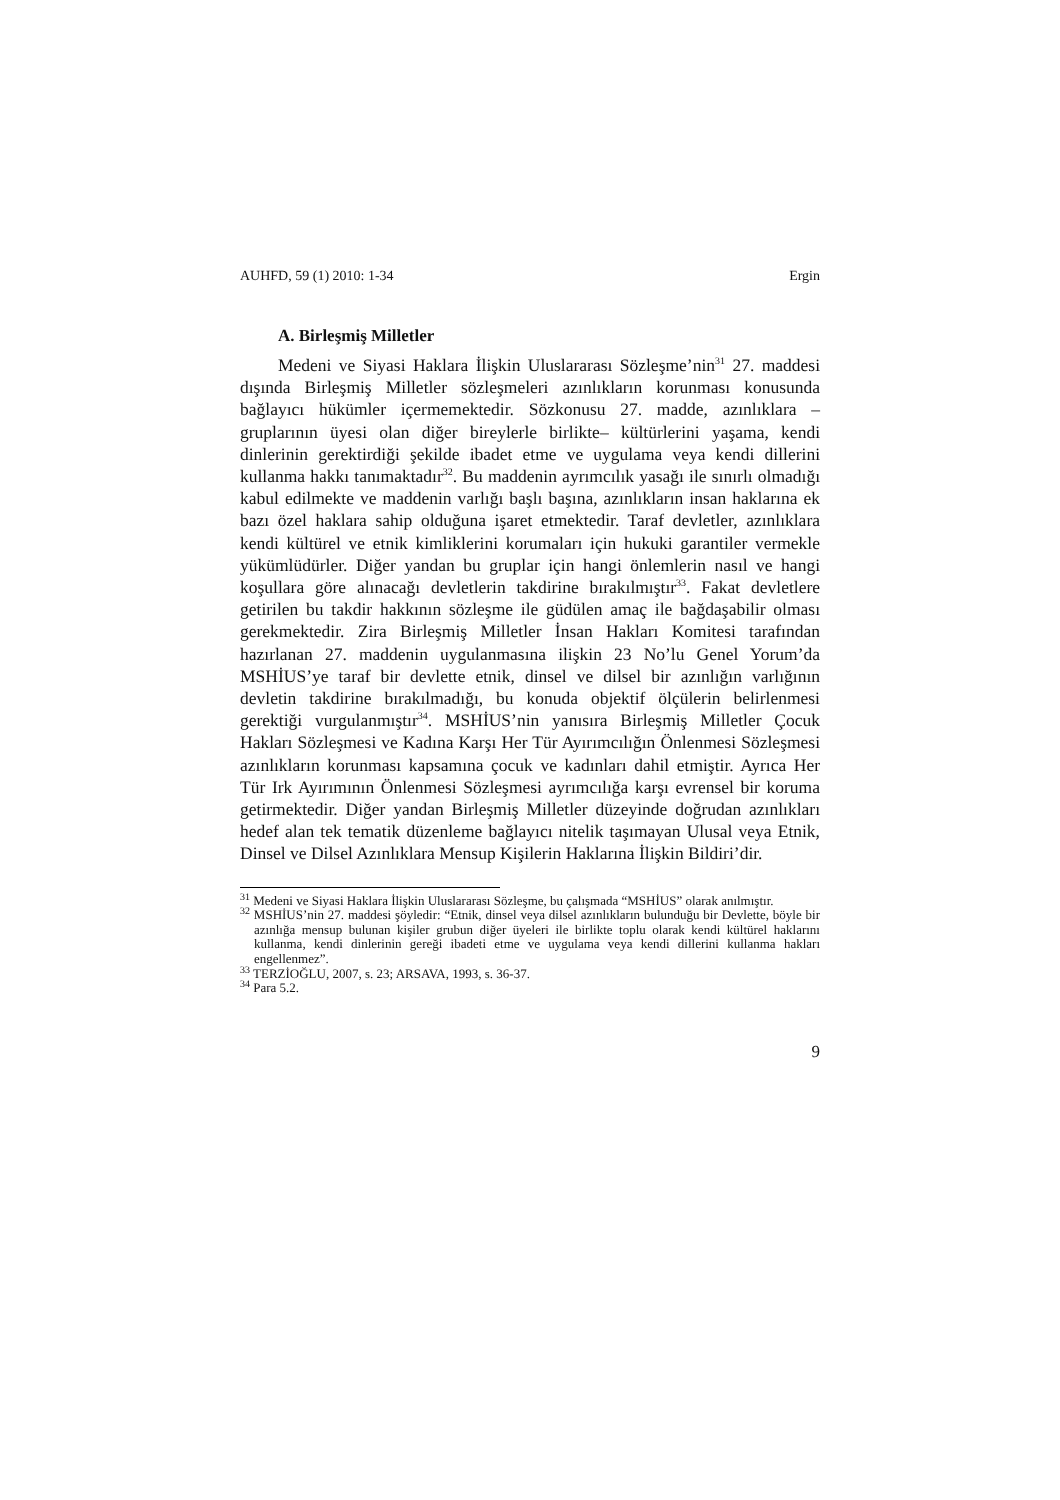AUHFD, 59 (1) 2010: 1-34 Ergin
A. Birleşmiş Milletler
Medeni ve Siyasi Haklara İlişkin Uluslararası Sözleşme’nin<sup>31</sup> 27. maddesi dışında Birleşmiş Milletler sözleşmeleri azınlıkların korunması konusunda bağlayıcı hükümler içermemektedir. Sözkonusu 27. madde, azınlıklara –gruplarının üyesi olan diğer bireylerle birlikte– kültürlerini yaşama, kendi dinlerinin gerektirdiği şekilde ibadet etme ve uygulama veya kendi dillerini kullanma hakkı tanımaktadır<sup>32</sup>. Bu maddenin ayrımcılık yasağı ile sınırlı olmadığı kabul edilmekte ve maddenin varlığı başlı başına, azınlıkların insan haklarına ek bazı özel haklara sahip olduğuna işaret etmektedir. Taraf devletler, azınlıklara kendi kültürel ve etnik kimliklerini korumaları için hukuki garantiler vermekle yükümlüdürler. Diğer yandan bu gruplar için hangi önlemlerin nasıl ve hangi koşullara göre alınacağı devletlerin takdirine bırakılmıştır<sup>33</sup>. Fakat devletlere getirilen bu takdir hakkının sözleşme ile güdülen amaç ile bağdaşabilir olması gerekmektedir. Zira Birleşmiş Milletler İnsan Hakları Komitesi tarafından hazırlanan 27. maddenin uygulanmasına ilişkin 23 No’lu Genel Yorum’da MSHİUS’ye taraf bir devlette etnik, dinsel ve dilsel bir azınlığın varlığının devletin takdirine bırakılmadığı, bu konuda objektif ölçülerin belirlenmesi gerektiği vurgulanmıştır<sup>34</sup>. MSHİUS’nin yanısıra Birleşmiş Milletler Çocuk Hakları Sözleşmesi ve Kadına Karşı Her Tür Ayırımcılığın Önlenmesi Sözleşmesi azınlıkların korunması kapsamına çocuk ve kadınları dahil etmiştir. Ayrıca Her Tür Irk Ayırımının Önlenmesi Sözleşmesi ayrımcılığa karşı evrensel bir koruma getirmektedir. Diğer yandan Birleşmiş Milletler düzeyinde doğrudan azınlıkları hedef alan tek tematik düzenleme bağlayıcı nitelik taşımayan Ulusal veya Etnik, Dinsel ve Dilsel Azınlıklara Mensup Kişilerin Haklarına İlişkin Bildiri’dir.
<sup>31</sup> Medeni ve Siyasi Haklara İlişkin Uluslararası Sözleşme, bu çalışmada “MSHİUS” olarak anılmıştır.
<sup>32</sup> MSHİUS’nin 27. maddesi şöyledir: “Etnik, dinsel veya dilsel azınlıkların bulunduğu bir Devlette, böyle bir azınlığa mensup bulunan kişiler grubun diğer üyeleri ile birlikte toplu olarak kendi kültürel haklarını kullanma, kendi dinlerinin gereği ibadeti etme ve uygulama veya kendi dillerini kullanma hakları engellenmez”.
<sup>33</sup> TERZİOĞLU, 2007, s. 23; ARSAVA, 1993, s. 36-37.
<sup>34</sup> Para 5.2.
9